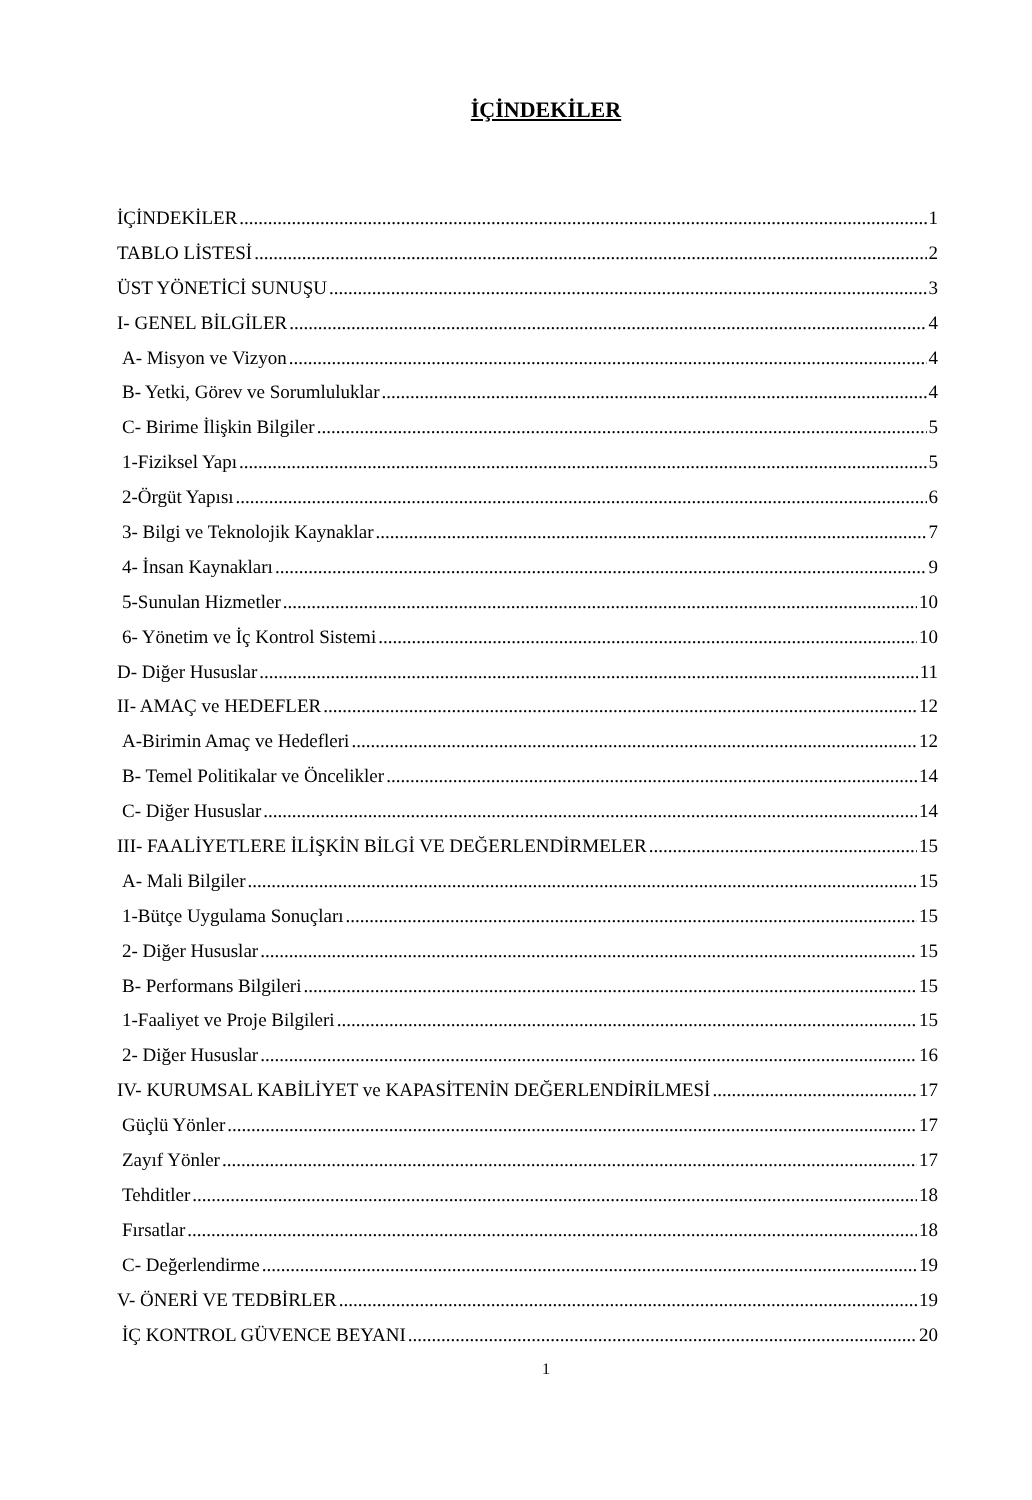İÇİNDEKİLER
İÇİNDEKİLER 1
TABLO LİSTESİ 2
ÜST YÖNETİCİ SUNUŞU 3
I- GENEL BİLGİLER 4
A- Misyon ve Vizyon 4
B- Yetki, Görev ve Sorumluluklar 4
C- Birime İlişkin Bilgiler 5
1-Fiziksel Yapı 5
2-Örgüt Yapısı 6
3- Bilgi ve Teknolojik Kaynaklar 7
4- İnsan Kaynakları 9
5-Sunulan Hizmetler 10
6- Yönetim ve İç Kontrol Sistemi 10
D- Diğer Hususlar 11
II- AMAÇ ve HEDEFLER 12
A-Birimin Amaç ve Hedefleri 12
B- Temel Politikalar ve Öncelikler 14
C- Diğer Hususlar 14
III- FAALİYETLERE İLİŞKİN BİLGİ VE DEĞERLENDİRMELER 15
A- Mali Bilgiler 15
1-Bütçe Uygulama Sonuçları 15
2- Diğer Hususlar 15
B- Performans Bilgileri 15
1-Faaliyet ve Proje Bilgileri 15
2- Diğer Hususlar 16
IV- KURUMSAL KABİLİYET ve KAPASİTENİN DEĞERLENDİRİLMESİ 17
Güçlü Yönler 17
Zayıf Yönler 17
Tehditler 18
Fırsatlar 18
C- Değerlendirme 19
V- ÖNERİ VE TEDBİRLER 19
İÇ KONTROL GÜVENCE BEYANI 20
1